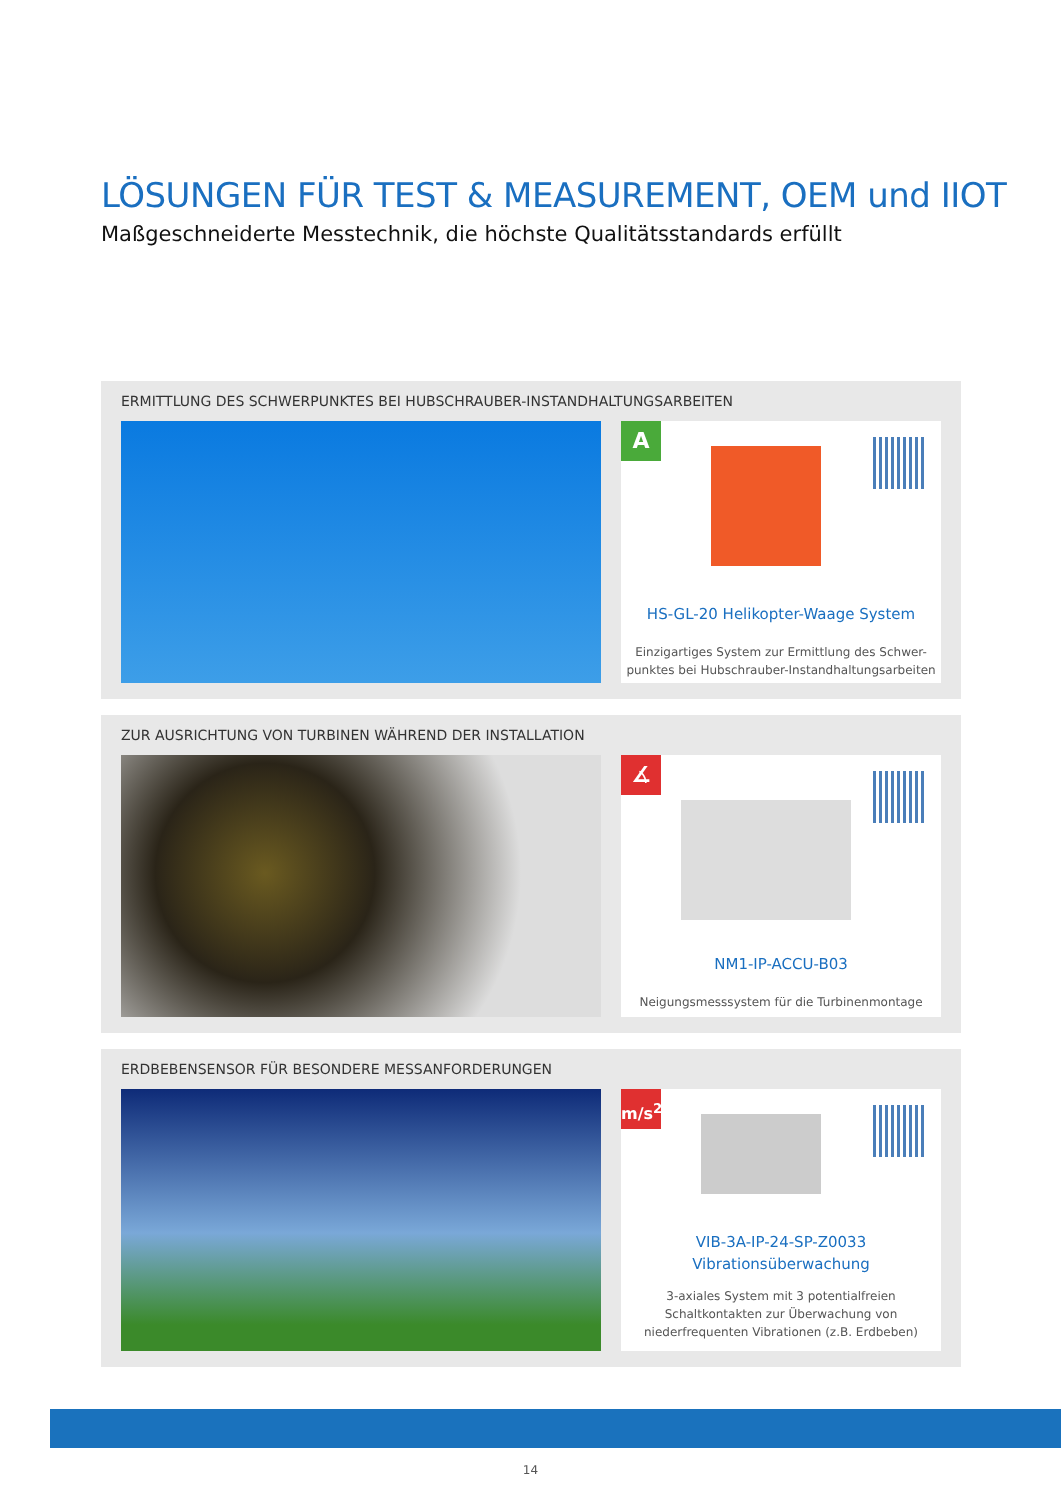LÖSUNGEN FÜR TEST & MEASUREMENT, OEM und IIOT
Maßgeschneiderte Messtechnik, die höchste Qualitätsstandards erfüllt
ERMITTLUNG DES SCHWERPUNKTES BEI HUBSCHRAUBER-INSTANDHALTUNGSARBEITEN
A
HS-GL-20 Helikopter-Waage System
Einzigartiges System zur Ermittlung des Schwer-
punktes bei Hubschrauber-Instandhaltungsarbeiten
ZUR AUSRICHTUNG VON TURBINEN WÄHREND DER INSTALLATION
∡
NM1-IP-ACCU-B03
Neigungsmesssystem für die Turbinenmontage
ERDBEBENSENSOR FÜR BESONDERE MESSANFORDERUNGEN
m/s<sup>2</sup>
VIB-3A-IP-24-SP-Z0033
Vibrationsüberwachung
3-axiales System mit 3 potentialfreien
Schaltkontakten zur Überwachung von
niederfrequenten Vibrationen (z.B. Erdbeben)
14